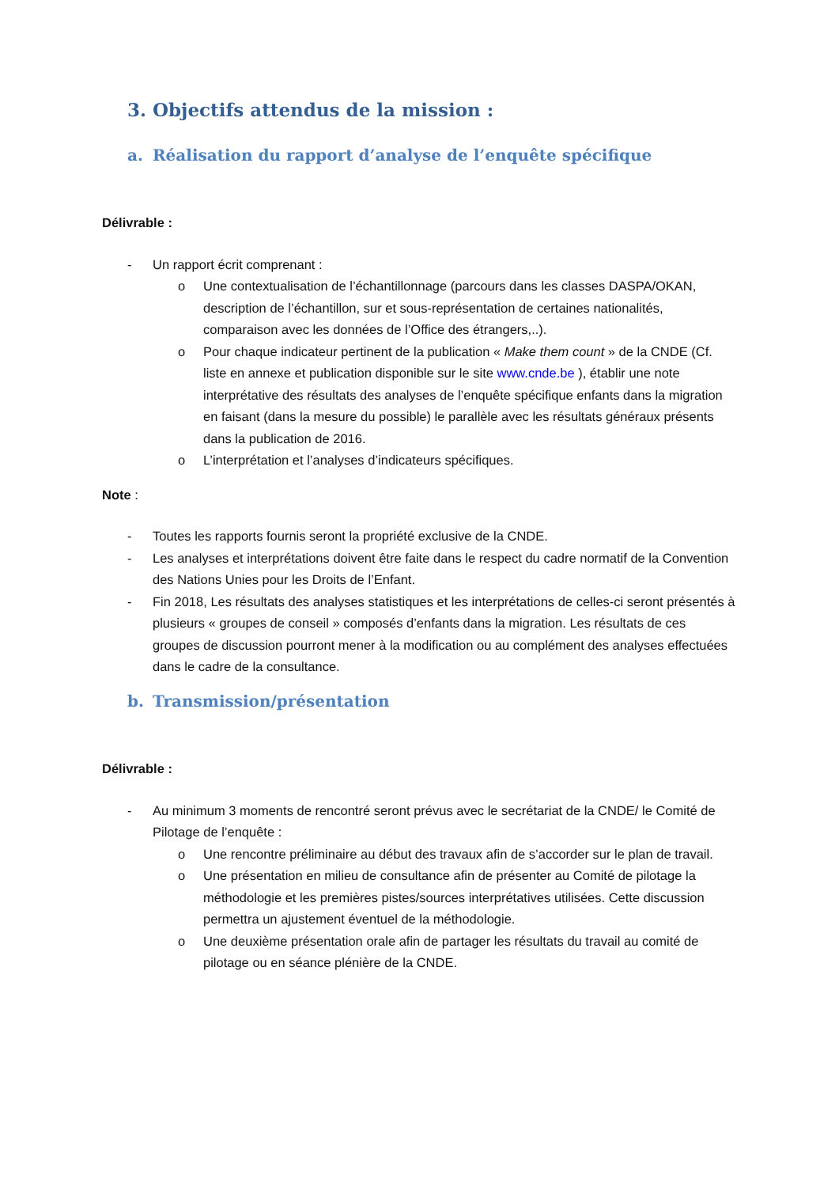3. Objectifs attendus de la mission :
a. Réalisation du rapport d’analyse de l’enquête spécifique
Délivrable :
- Un rapport écrit comprenant :
o Une contextualisation de l’échantillonnage (parcours dans les classes DASPA/OKAN, description de l’échantillon, sur et sous-représentation de certaines nationalités, comparaison avec les données de l’Office des étrangers,..).
o Pour chaque indicateur pertinent de la publication « Make them count » de la CNDE (Cf. liste en annexe et publication disponible sur le site www.cnde.be ), établir une note interprétative des résultats des analyses de l’enquête spécifique enfants dans la migration en faisant (dans la mesure du possible) le parallèle avec les résultats généraux présents dans la publication de 2016.
o L’interprétation et l’analyses d’indicateurs spécifiques.
Note :
- Toutes les rapports fournis seront la propriété exclusive de la CNDE.
- Les analyses et interprétations doivent être faite dans le respect du cadre normatif de la Convention des Nations Unies pour les Droits de l’Enfant.
- Fin 2018, Les résultats des analyses statistiques et les interprétations de celles-ci seront présentés à plusieurs « groupes de conseil » composés d’enfants dans la migration. Les résultats de ces groupes de discussion pourront mener à la modification ou au complément des analyses effectuées dans le cadre de la consultance.
b. Transmission/présentation
Délivrable :
- Au minimum 3 moments de rencontré seront prévus avec le secrétariat de la CNDE/ le Comité de Pilotage de l’enquête :
o Une rencontre préliminaire au début des travaux afin de s’accorder sur le plan de travail.
o Une présentation en milieu de consultance afin de présenter au Comité de pilotage la méthodologie et les premières pistes/sources interprétatives utilisées. Cette discussion permettra un ajustement éventuel de la méthodologie.
o Une deuxième présentation orale afin de partager les résultats du travail au comité de pilotage ou en séance plénière de la CNDE.